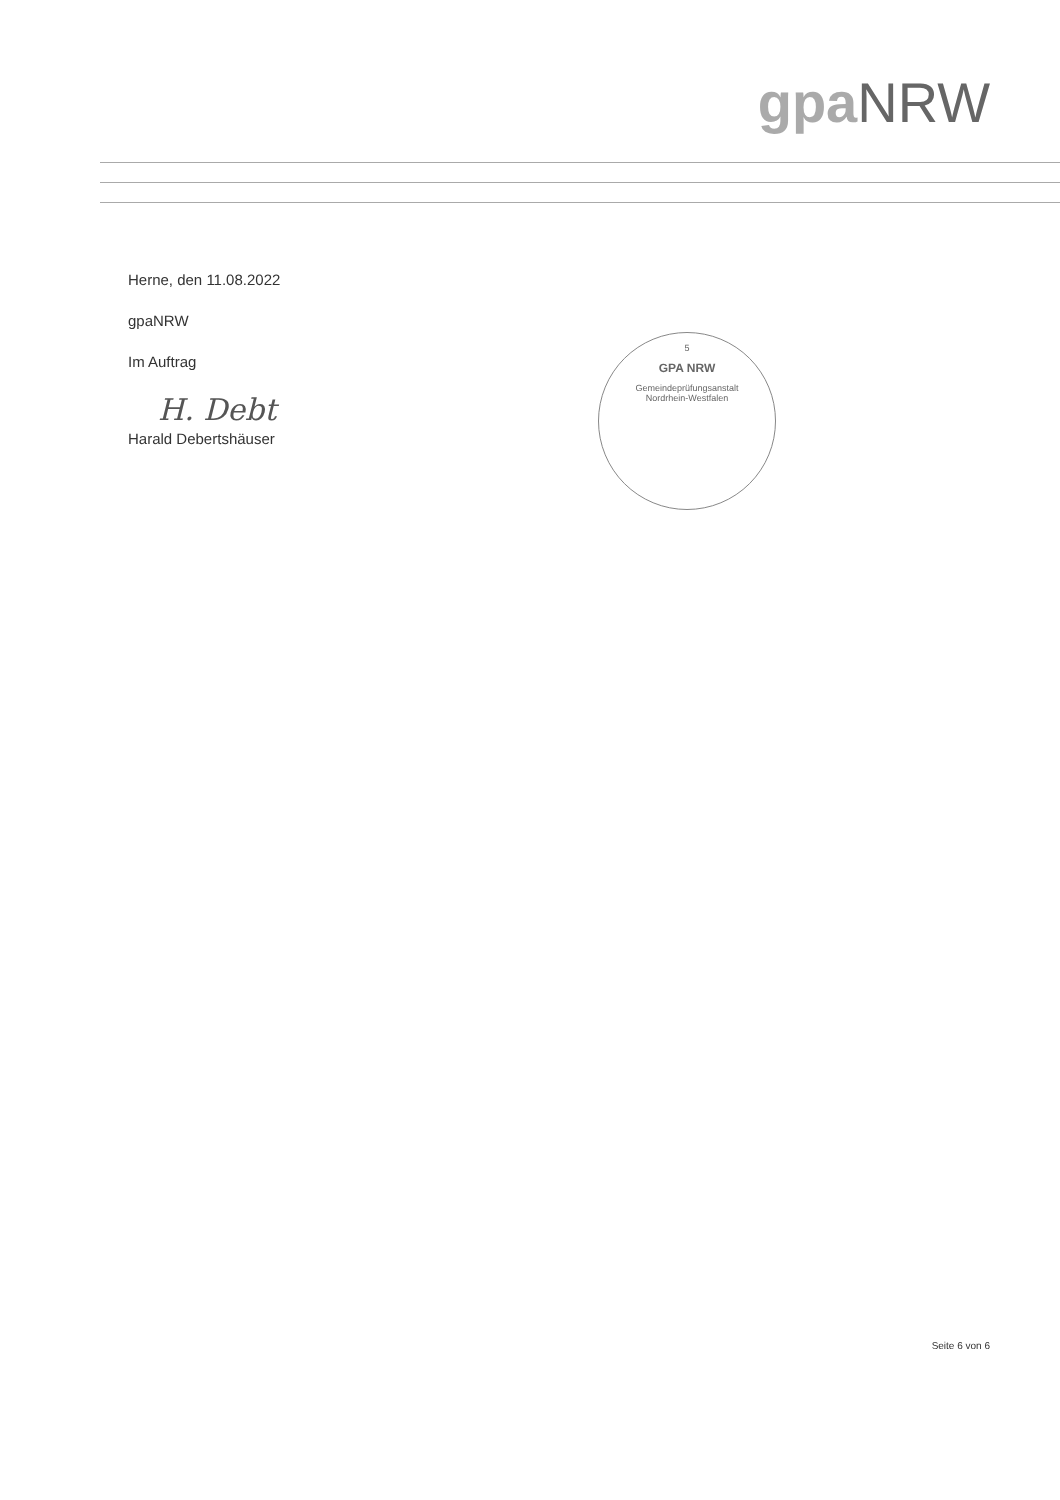gpa NRW
Herne, den 11.08.2022
gpaNRW
Im Auftrag
H. Debt
Harald Debertshäuser
5
GPA NRW
Gemeindeprüfungsanstalt
Nordrhein-Westfalen
Seite 6 von 6